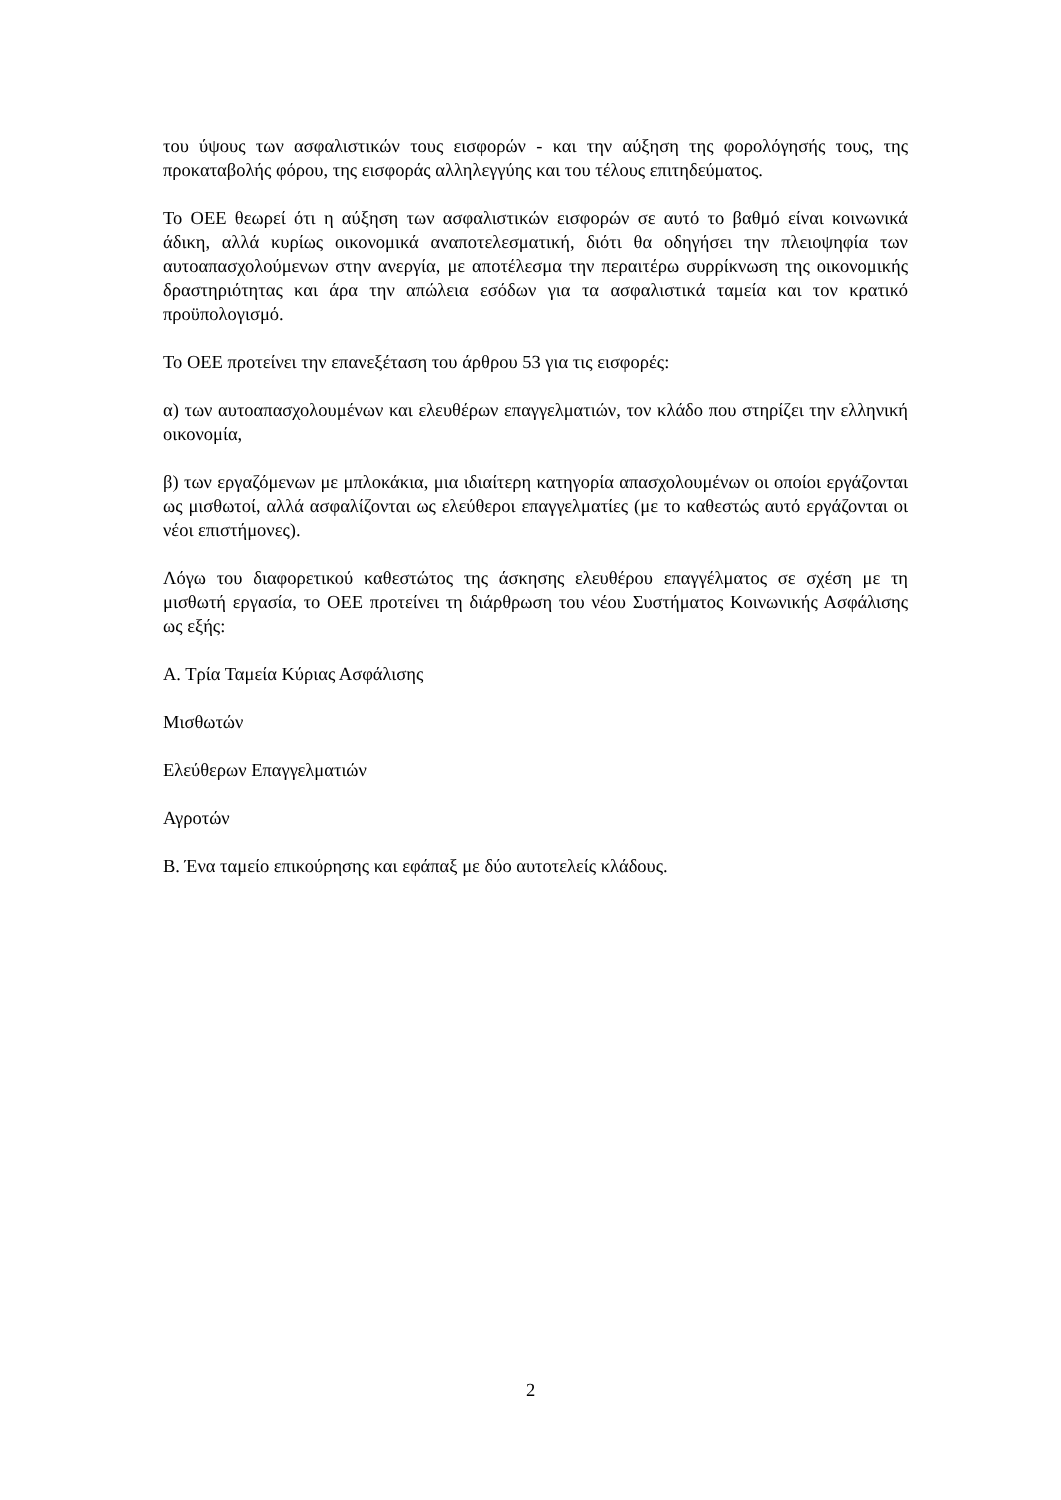του ύψους των ασφαλιστικών τους εισφορών - και την αύξηση της φορολόγησής τους, της προκαταβολής φόρου, της εισφοράς αλληλεγγύης και του τέλους επιτηδεύματος.
Το ΟΕΕ θεωρεί ότι η αύξηση των ασφαλιστικών εισφορών σε αυτό το βαθμό είναι κοινωνικά άδικη, αλλά κυρίως οικονομικά αναποτελεσματική, διότι θα οδηγήσει την πλειοψηφία των αυτοαπασχολούμενων στην ανεργία, με αποτέλεσμα την περαιτέρω συρρίκνωση της οικονομικής δραστηριότητας και άρα την απώλεια εσόδων για τα ασφαλιστικά ταμεία και τον κρατικό προϋπολογισμό.
Το ΟΕΕ προτείνει την επανεξέταση του άρθρου 53 για τις εισφορές:
α) των αυτοαπασχολουμένων και ελευθέρων επαγγελματιών, τον κλάδο που στηρίζει την ελληνική οικονομία,
β) των εργαζόμενων με μπλοκάκια, μια ιδιαίτερη κατηγορία απασχολουμένων οι οποίοι εργάζονται ως μισθωτοί, αλλά ασφαλίζονται ως ελεύθεροι επαγγελματίες (με το καθεστώς αυτό εργάζονται οι νέοι επιστήμονες).
Λόγω του διαφορετικού καθεστώτος της άσκησης ελευθέρου επαγγέλματος σε σχέση με τη μισθωτή εργασία, το ΟΕΕ προτείνει τη διάρθρωση του νέου Συστήματος Κοινωνικής Ασφάλισης ως εξής:
Α. Τρία Ταμεία Κύριας Ασφάλισης
Μισθωτών
Ελεύθερων Επαγγελματιών
Αγροτών
Β. Ένα ταμείο επικούρησης και εφάπαξ με δύο αυτοτελείς κλάδους.
2